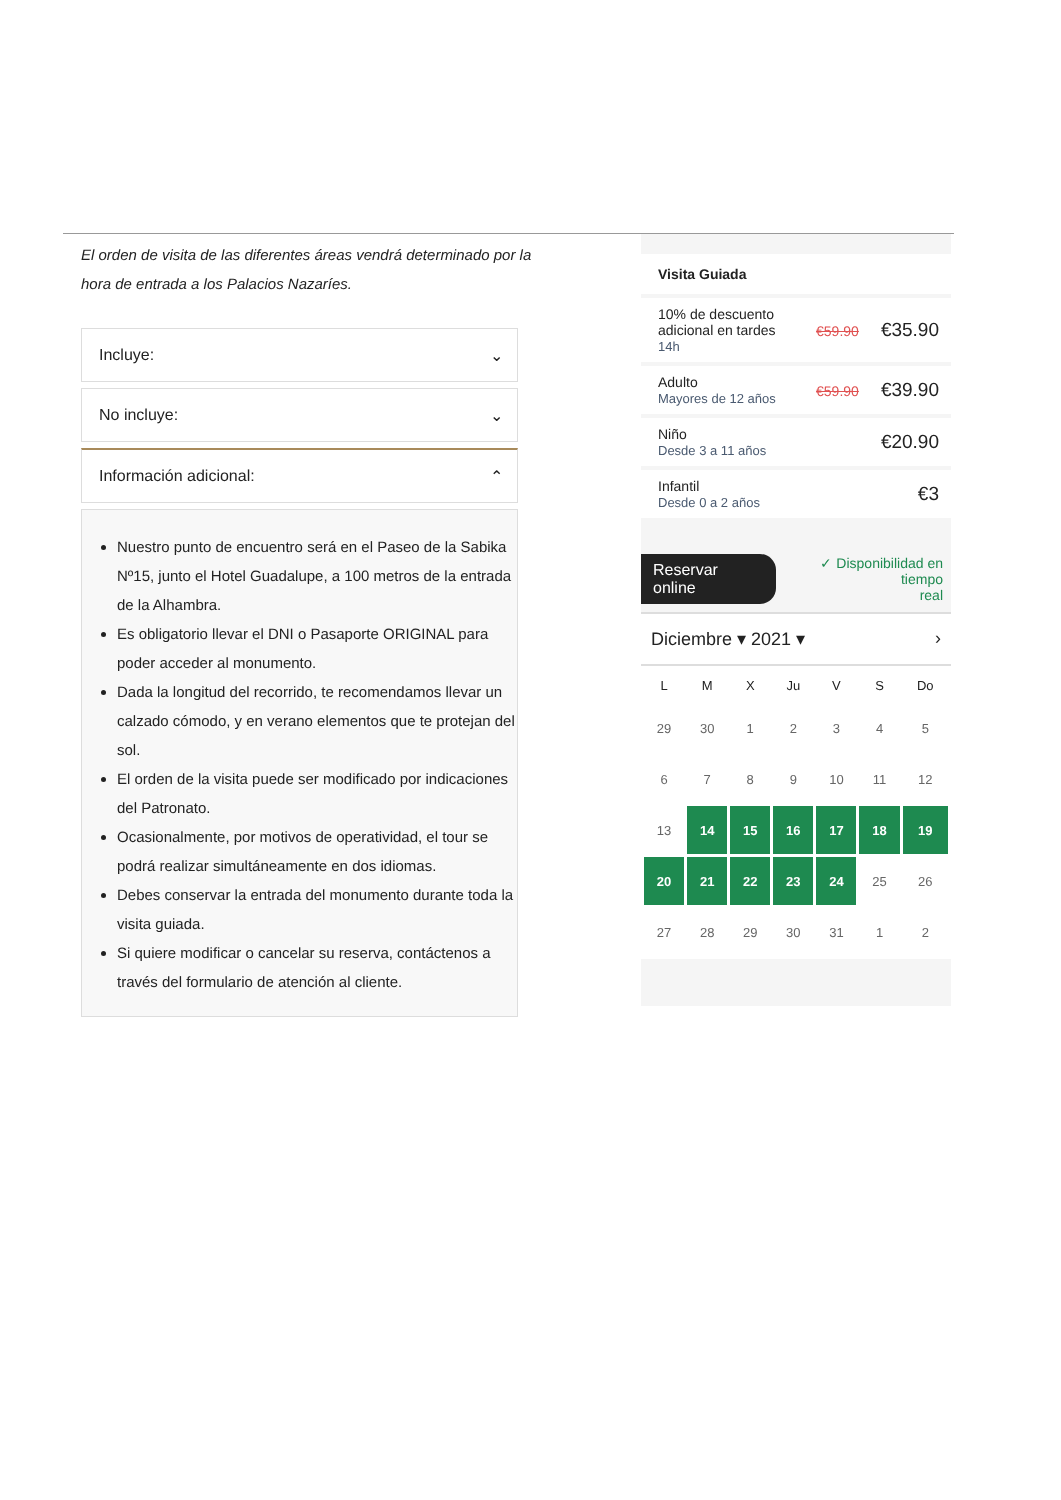El orden de visita de las diferentes áreas vendrá determinado por la hora de entrada a los Palacios Nazaríes.
Incluye: ⌄
No incluye: ⌄
Información adicional: ⌃
Nuestro punto de encuentro será en el Paseo de la Sabika Nº15, junto el Hotel Guadalupe, a 100 metros de la entrada de la Alhambra.
Es obligatorio llevar el DNI o Pasaporte ORIGINAL para poder acceder al monumento.
Dada la longitud del recorrido, te recomendamos llevar un calzado cómodo, y en verano elementos que te protejan del sol.
El orden de la visita puede ser modificado por indicaciones del Patronato.
Ocasionalmente, por motivos de operatividad, el tour se podrá realizar simultáneamente en dos idiomas.
Debes conservar la entrada del monumento durante toda la visita guiada.
Si quiere modificar o cancelar su reserva, contáctenos a través del formulario de atención al cliente.
Visita Guiada
10% de descuento
adicional en tardes
14h
€59.90 €35.90
Adulto
Mayores de 12 años
€59.90 €39.90
Niño
Desde 3 a 11 años
€20.90
Infantil
Desde 0 a 2 años
€3
Reservar online ✓ Disponibilidad en tiempo
real
Diciembre ▾ 2021 ▾ ›
| L | M | X | Ju | V | S | Do |
| --- | --- | --- | --- | --- | --- | --- |
| 29 | 30 | 1 | 2 | 3 | 4 | 5 |
| 6 | 7 | 8 | 9 | 10 | 11 | 12 |
| 13 | 14 | 15 | 16 | 17 | 18 | 19 |
| 20 | 21 | 22 | 23 | 24 | 25 | 26 |
| 27 | 28 | 29 | 30 | 31 | 1 | 2 |